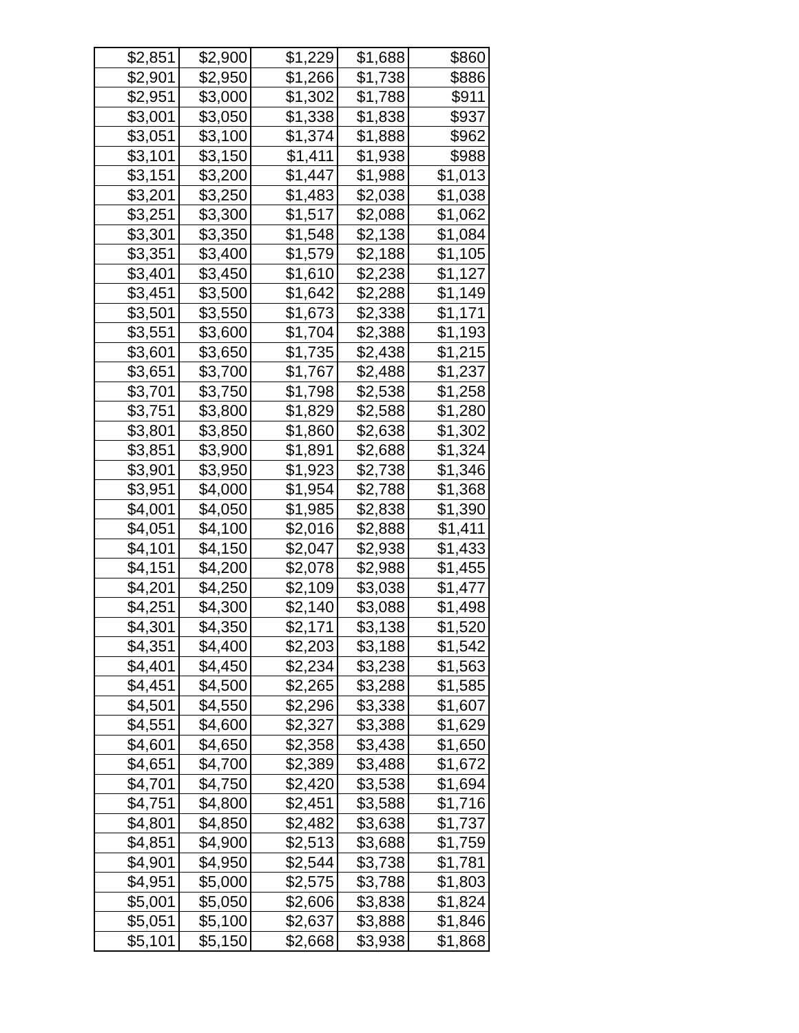| $2,851 | $2,900 | $1,229 | $1,688 | $860 |
| $2,901 | $2,950 | $1,266 | $1,738 | $886 |
| $2,951 | $3,000 | $1,302 | $1,788 | $911 |
| $3,001 | $3,050 | $1,338 | $1,838 | $937 |
| $3,051 | $3,100 | $1,374 | $1,888 | $962 |
| $3,101 | $3,150 | $1,411 | $1,938 | $988 |
| $3,151 | $3,200 | $1,447 | $1,988 | $1,013 |
| $3,201 | $3,250 | $1,483 | $2,038 | $1,038 |
| $3,251 | $3,300 | $1,517 | $2,088 | $1,062 |
| $3,301 | $3,350 | $1,548 | $2,138 | $1,084 |
| $3,351 | $3,400 | $1,579 | $2,188 | $1,105 |
| $3,401 | $3,450 | $1,610 | $2,238 | $1,127 |
| $3,451 | $3,500 | $1,642 | $2,288 | $1,149 |
| $3,501 | $3,550 | $1,673 | $2,338 | $1,171 |
| $3,551 | $3,600 | $1,704 | $2,388 | $1,193 |
| $3,601 | $3,650 | $1,735 | $2,438 | $1,215 |
| $3,651 | $3,700 | $1,767 | $2,488 | $1,237 |
| $3,701 | $3,750 | $1,798 | $2,538 | $1,258 |
| $3,751 | $3,800 | $1,829 | $2,588 | $1,280 |
| $3,801 | $3,850 | $1,860 | $2,638 | $1,302 |
| $3,851 | $3,900 | $1,891 | $2,688 | $1,324 |
| $3,901 | $3,950 | $1,923 | $2,738 | $1,346 |
| $3,951 | $4,000 | $1,954 | $2,788 | $1,368 |
| $4,001 | $4,050 | $1,985 | $2,838 | $1,390 |
| $4,051 | $4,100 | $2,016 | $2,888 | $1,411 |
| $4,101 | $4,150 | $2,047 | $2,938 | $1,433 |
| $4,151 | $4,200 | $2,078 | $2,988 | $1,455 |
| $4,201 | $4,250 | $2,109 | $3,038 | $1,477 |
| $4,251 | $4,300 | $2,140 | $3,088 | $1,498 |
| $4,301 | $4,350 | $2,171 | $3,138 | $1,520 |
| $4,351 | $4,400 | $2,203 | $3,188 | $1,542 |
| $4,401 | $4,450 | $2,234 | $3,238 | $1,563 |
| $4,451 | $4,500 | $2,265 | $3,288 | $1,585 |
| $4,501 | $4,550 | $2,296 | $3,338 | $1,607 |
| $4,551 | $4,600 | $2,327 | $3,388 | $1,629 |
| $4,601 | $4,650 | $2,358 | $3,438 | $1,650 |
| $4,651 | $4,700 | $2,389 | $3,488 | $1,672 |
| $4,701 | $4,750 | $2,420 | $3,538 | $1,694 |
| $4,751 | $4,800 | $2,451 | $3,588 | $1,716 |
| $4,801 | $4,850 | $2,482 | $3,638 | $1,737 |
| $4,851 | $4,900 | $2,513 | $3,688 | $1,759 |
| $4,901 | $4,950 | $2,544 | $3,738 | $1,781 |
| $4,951 | $5,000 | $2,575 | $3,788 | $1,803 |
| $5,001 | $5,050 | $2,606 | $3,838 | $1,824 |
| $5,051 | $5,100 | $2,637 | $3,888 | $1,846 |
| $5,101 | $5,150 | $2,668 | $3,938 | $1,868 |